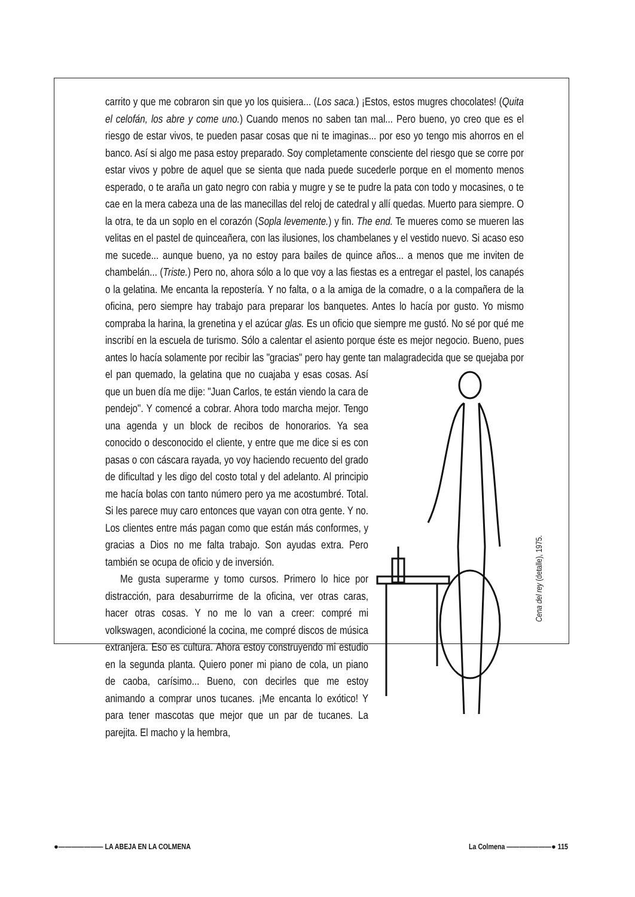carrito y que me cobraron sin que yo los quisiera... (Los saca.) ¡Estos, estos mugres chocolates! (Quita el celofán, los abre y come uno.) Cuando menos no saben tan mal... Pero bueno, yo creo que es el riesgo de estar vivos, te pueden pasar cosas que ni te imaginas... por eso yo tengo mis ahorros en el banco. Así si algo me pasa estoy preparado. Soy completamente consciente del riesgo que se corre por estar vivos y pobre de aquel que se sienta que nada puede sucederle porque en el momento menos esperado, o te araña un gato negro con rabia y mugre y se te pudre la pata con todo y mocasines, o te cae en la mera cabeza una de las manecillas del reloj de catedral y allí quedas. Muerto para siempre. O la otra, te da un soplo en el corazón (Sopla levemente.) y fin. The end. Te mueres como se mueren las velitas en el pastel de quinceañera, con las ilusiones, los chambelanes y el vestido nuevo. Si acaso eso me sucede... aunque bueno, ya no estoy para bailes de quince años... a menos que me inviten de chambelán... (Triste.) Pero no, ahora sólo a lo que voy a las fiestas es a entregar el pastel, los canapés o la gelatina. Me encanta la repostería. Y no falta, o a la amiga de la comadre, o a la compañera de la oficina, pero siempre hay trabajo para preparar los banquetes. Antes lo hacía por gusto. Yo mismo compraba la harina, la grenetina y el azúcar glas. Es un oficio que siempre me gustó. No sé por qué me inscribí en la escuela de turismo. Sólo a calentar el asiento porque éste es mejor negocio. Bueno, pues antes lo hacía solamente por recibir las "gracias" pero hay gente tan malagradecida que se quejaba por el pan quemado, la gelatina que no cuajaba y esas cosas. Así que un buen día me dije: "Juan Carlos, te están viendo la cara de pendejo". Y comencé a cobrar. Ahora todo marcha mejor. Tengo una agenda y un block de recibos de honorarios. Ya sea conocido o desconocido el cliente, y entre que me dice si es con pasas o con cáscara rayada, yo voy haciendo recuento del grado de dificultad y les digo del costo total y del adelanto. Al principio me hacía bolas con tanto número pero ya me acostumbré. Total. Si les parece muy caro entonces que vayan con otra gente. Y no. Los clientes entre más pagan como que están más conformes, y gracias a Dios no me falta trabajo. Son ayudas extra. Pero también se ocupa de oficio y de inversión.
Me gusta superarme y tomo cursos. Primero lo hice por distracción, para desaburrirme de la oficina, ver otras caras, hacer otras cosas. Y no me lo van a creer: compré mi volkswagen, acondicioné la cocina, me compré discos de música extranjera. Eso es cultura. Ahora estoy construyendo mi estudio en la segunda planta. Quiero poner mi piano de cola, un piano de caoba, carísimo... Bueno, con decirles que me estoy animando a comprar unos tucanes. ¡Me encanta lo exótico! Y para tener mascotas que mejor que un par de tucanes. La parejita. El macho y la hembra,
Cena del rey (detalle), 1975.
●——————— LA ABEJA EN LA COLMENA La Colmena ———————● 115